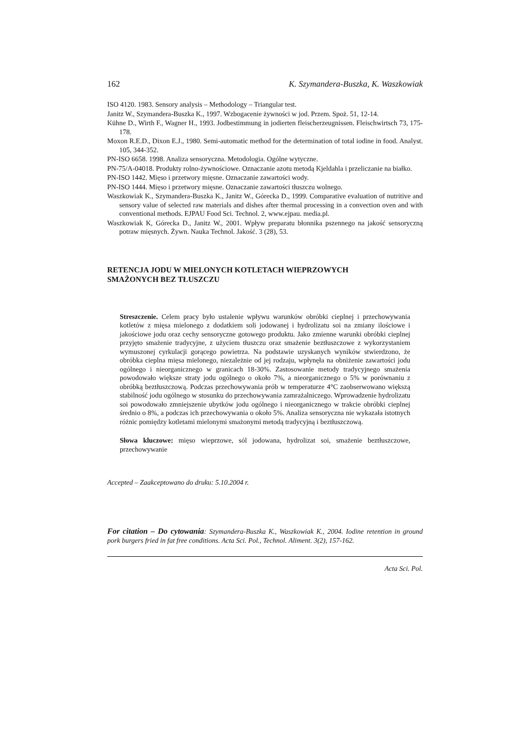162 K. Szymandera-Buszka, K. Waszkowiak
ISO 4120. 1983. Sensory analysis – Methodology – Triangular test.
Janitz W., Szymandera-Buszka K., 1997. Wzbogacenie żywności w jod. Przem. Spoż. 51, 12-14.
Kühne D., Wirth F., Wagner H., 1993. Jodbestimmung in jodierten fleischerzeugnissen. Fleischwirtsch 73, 175-178.
Moxon R.E.D., Dixon E.J., 1980. Semi-automatic method for the determination of total iodine in food. Analyst. 105, 344-352.
PN-ISO 6658. 1998. Analiza sensoryczna. Metodologia. Ogólne wytyczne.
PN-75/A-04018. Produkty rolno-żywnościowe. Oznaczanie azotu metodą Kjeldahla i przeliczanie na białko.
PN-ISO 1442. Mięso i przetwory mięsne. Oznaczanie zawartości wody.
PN-ISO 1444. Mięso i przetwory mięsne. Oznaczanie zawartości tłuszczu wolnego.
Waszkowiak K., Szymandera-Buszka K., Janitz W., Górecka D., 1999. Comparative evaluation of nutritive and sensory value of selected raw materials and dishes after thermal processing in a convection oven and with conventional methods. EJPAU Food Sci. Technol. 2, www.ejpau. media.pl.
Waszkowiak K, Górecka D., Janitz W., 2001. Wpływ preparatu błonnika pszennego na jakość sensoryczną potraw mięsnych. Żywn. Nauka Technol. Jakość. 3 (28), 53.
RETENCJA JODU W MIELONYCH KOTLETACH WIEPRZOWYCH
SMAŻONYCH BEZ TŁUSZCZU
Streszczenie. Celem pracy było ustalenie wpływu warunków obróbki cieplnej i przechowywania kotletów z mięsa mielonego z dodatkiem soli jodowanej i hydrolizatu soi na zmiany ilościowe i jakościowe jodu oraz cechy sensoryczne gotowego produktu. Jako zmienne warunki obróbki cieplnej przyjęto smażenie tradycyjne, z użyciem tłuszczu oraz smażenie beztłuszczowe z wykorzystaniem wymuszonej cyrkulacji gorącego powietrza. Na podstawie uzyskanych wyników stwierdzono, że obróbka cieplna mięsa mielonego, niezależnie od jej rodzaju, wpłynęła na obniżenie zawartości jodu ogólnego i nieorganicznego w granicach 18-30%. Zastosowanie metody tradycyjnego smażenia powodowało większe straty jodu ogólnego o około 7%, a nieorganicznego o 5% w porównaniu z obróbką beztłuszczową. Podczas przechowywania prób w temperaturze 4°C zaobserwowano większą stabilność jodu ogólnego w stosunku do przechowywania zamrażalniczego. Wprowadzenie hydrolizatu soi powodowało zmniejszenie ubytków jodu ogólnego i nieorganicznego w trakcie obróbki cieplnej średnio o 8%, a podczas ich przechowywania o około 5%. Analiza sensoryczna nie wykazała istotnych różnic pomiędzy kotletami mielonymi smażonymi metodą tradycyjną i beztłuszczową.
Słowa kluczowe: mięso wieprzowe, sól jodowana, hydrolizat soi, smażenie beztłuszczowe, przechowywanie
Accepted – Zaakceptowano do druku: 5.10.2004 r.
For citation – Do cytowania: Szymandera-Buszka K., Waszkowiak K., 2004. Iodine retention in ground pork burgers fried in fat free conditions. Acta Sci. Pol., Technol. Aliment. 3(2), 157-162.
Acta Sci. Pol.